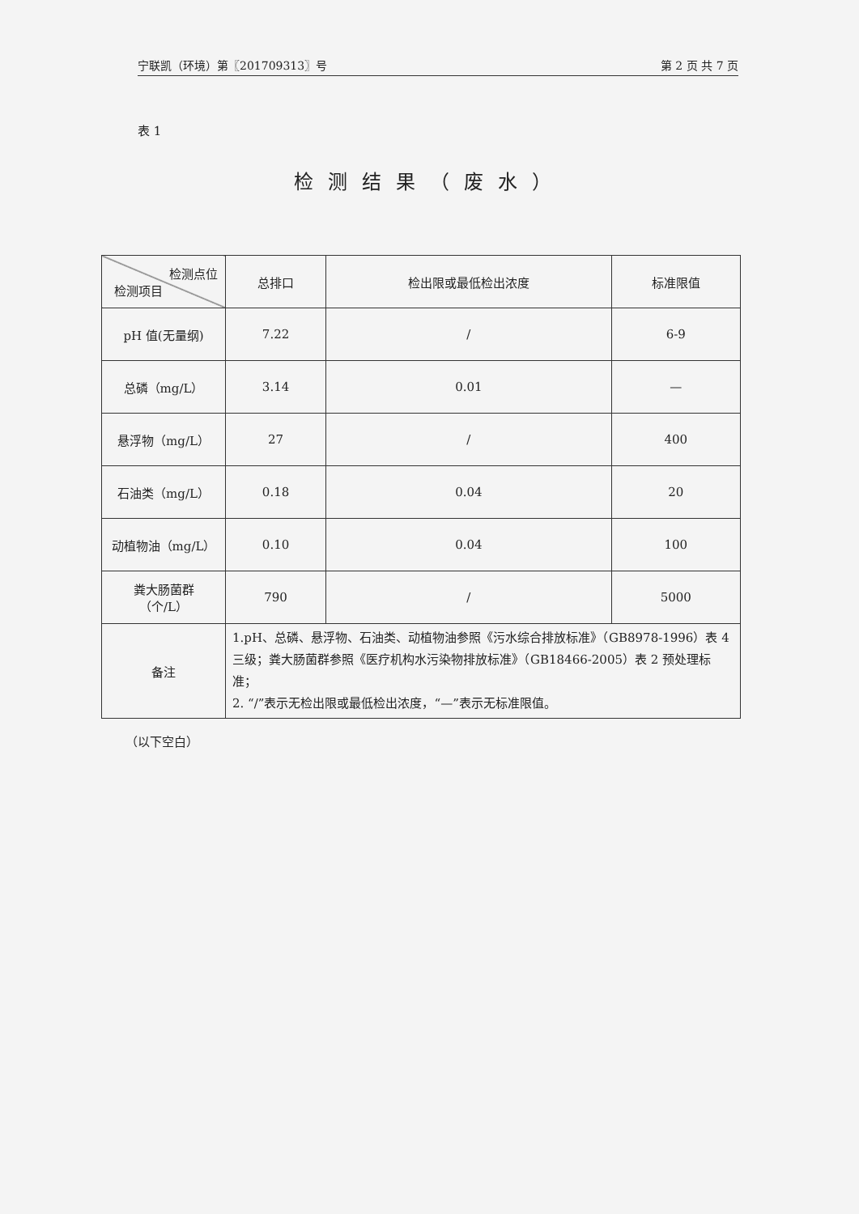宁联凯（环境）第〖201709313〗号 第 2 页 共 7 页
表 1
检测结果（废水）
| 检测点位 检测项目 | 总排口 | 检出限或最低检出浓度 | 标准限值 |
| --- | --- | --- | --- |
| pH 值(无量纲) | 7.22 | / | 6-9 |
| 总磷（mg/L） | 3.14 | 0.01 | — |
| 悬浮物（mg/L） | 27 | / | 400 |
| 石油类（mg/L） | 0.18 | 0.04 | 20 |
| 动植物油（mg/L） | 0.10 | 0.04 | 100 |
| 粪大肠菌群 （个/L） | 790 | / | 5000 |
| 备注 | 1.pH、总磷、悬浮物、石油类、动植物油参照《污水综合排放标准》（GB8978-1996）表 4 三级；粪大肠菌群参照《医疗机构水污染物排放标准》（GB18466-2005）表 2 预处理标准； 2. “/”表示无检出限或最低检出浓度，“—”表示无标准限值。 | | |
（以下空白）